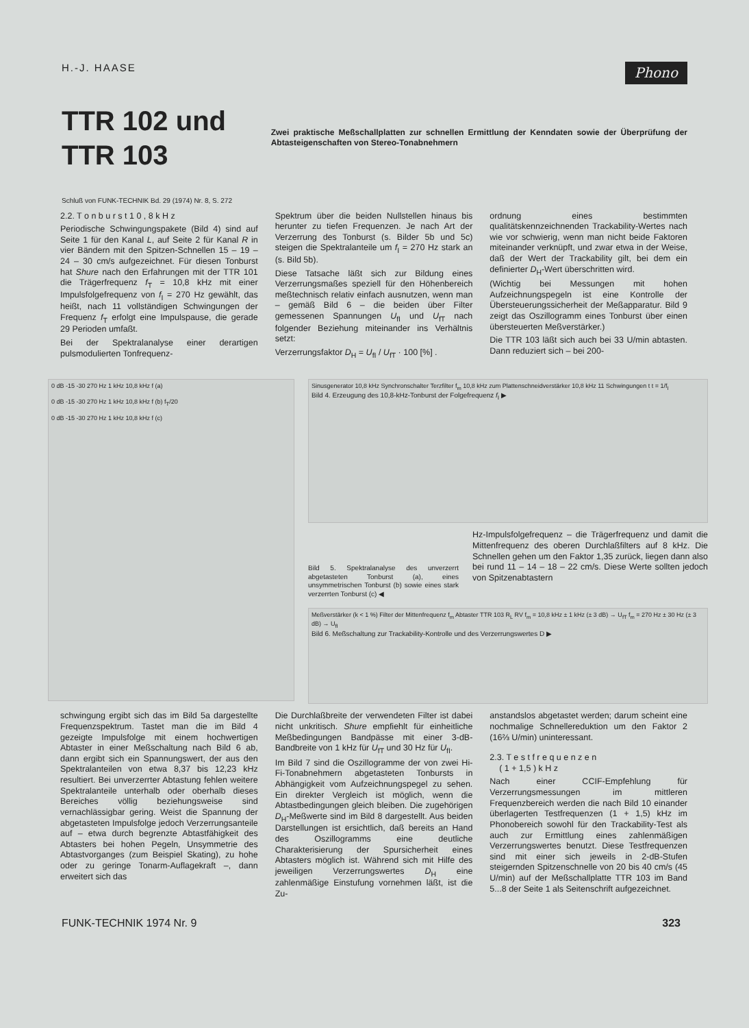H.-J. HAASE Phono
TTR 102 und TTR 103
Zwei praktische Meßschallplatten zur schnellen Ermittlung der Kenndaten sowie der Überprüfung der Abtasteigenschaften von Stereo-Tonabnehmern
Schluß von FUNK-TECHNIK Bd. 29 (1974) Nr. 8, S. 272
2.2. T o n b u r s t 1 0 , 8 k H z
Periodische Schwingungspakete (Bild 4) sind auf Seite 1 für den Kanal L, auf Seite 2 für Kanal R in vier Bändern mit den Spitzen-Schnellen 15 – 19 – 24 – 30 cm/s aufgezeichnet. Für diesen Tonburst hat Shure nach den Erfahrungen mit der TTR 101 die Trägerfrequenz f<sub>T</sub> = 10,8 kHz mit einer Impulsfolgefrequenz von f<sub>I</sub> = 270 Hz gewählt, das heißt, nach 11 vollständigen Schwingungen der Frequenz f<sub>T</sub> erfolgt eine Impulspause, die gerade 29 Perioden umfaßt.
Bei der Spektralanalyse einer derartigen pulsmodulierten Tonfrequenz-
Spektrum über die beiden Nullstellen hinaus bis herunter zu tiefen Frequenzen. Je nach Art der Verzerrung des Tonburst (s. Bilder 5b und 5c) steigen die Spektralanteile um f<sub>I</sub> = 270 Hz stark an (s. Bild 5b).
Diese Tatsache läßt sich zur Bildung eines Verzerrungsmaßes speziell für den Höhenbereich meßtechnisch relativ einfach ausnutzen, wenn man – gemäß Bild 6 – die beiden über Filter gemessenen Spannungen U<sub>fI</sub> und U<sub>fT</sub> nach folgender Beziehung miteinander ins Verhältnis setzt:
Verzerrungsfaktor D<sub>H</sub> = U<sub>fI</sub> / U<sub>fT</sub> · 100 [%] .
ordnung eines bestimmten qualitätskennzeichnenden Trackability-Wertes nach wie vor schwierig, wenn man nicht beide Faktoren miteinander verknüpft, und zwar etwa in der Weise, daß der Wert der Trackability gilt, bei dem ein definierter D<sub>H</sub>-Wert überschritten wird.
(Wichtig bei Messungen mit hohen Aufzeichnungspegeln ist eine Kontrolle der Übersteuerungssicherheit der Meßapparatur. Bild 9 zeigt das Oszillogramm eines Tonburst über einen übersteuerten Meßverstärker.)
Die TTR 103 läßt sich auch bei 33 U/min abtasten. Dann reduziert sich – bei 200-
0 dB -15 -30 270 Hz 1 kHz 10,8 kHz f (a)
0 dB -15 -30 270 Hz 1 kHz 10,8 kHz f (b) f<sub>T</sub>/20
0 dB -15 -30 270 Hz 1 kHz 10,8 kHz f (c)
Sinusgenerator 10,8 kHz Synchronschalter Terzfilter f<sub>m</sub> 10,8 kHz zum Plattenschneidverstärker 10,8 kHz 11 Schwingungen t t = 1/f<sub>I</sub>
Bild 4. Erzeugung des 10,8-kHz-Tonburst der Folgefrequenz f<sub>I</sub> ▶
Bild 5. Spektralanalyse des unverzerrt abgetasteten Tonburst (a), eines unsymmetrischen Tonburst (b) sowie eines stark verzerrten Tonburst (c) ◀
Hz-Impulsfolgefrequenz – die Trägerfrequenz und damit die Mittenfrequenz des oberen Durchlaßfilters auf 8 kHz. Die Schnellen gehen um den Faktor 1,35 zurück, liegen dann also bei rund 11 – 14 – 18 – 22 cm/s. Diese Werte sollten jedoch von Spitzenabtastern
Meßverstärker (k < 1 %) Filter der Mittenfrequenz f<sub>m</sub> Abtaster TTR 103 R<sub>L</sub> RV f<sub>m</sub> = 10,8 kHz ± 1 kHz (± 3 dB) → U<sub>fT</sub> f<sub>m</sub> = 270 Hz ± 30 Hz (± 3 dB) → U<sub>fI</sub>
Bild 6. Meßschaltung zur Trackability-Kontrolle und des Verzerrungswertes D ▶
schwingung ergibt sich das im Bild 5a dargestellte Frequenzspektrum. Tastet man die im Bild 4 gezeigte Impulsfolge mit einem hochwertigen Abtaster in einer Meßschaltung nach Bild 6 ab, dann ergibt sich ein Spannungswert, der aus den Spektralanteilen von etwa 8,37 bis 12,23 kHz resultiert. Bei unverzerrter Abtastung fehlen weitere Spektralanteile unterhalb oder oberhalb dieses Bereiches völlig beziehungsweise sind vernachlässigbar gering. Weist die Spannung der abgetasteten Impulsfolge jedoch Verzerrungsanteile auf – etwa durch begrenzte Abtastfähigkeit des Abtasters bei hohen Pegeln, Unsymmetrie des Abtastvorganges (zum Beispiel Skating), zu hohe oder zu geringe Tonarm-Auflagekraft –, dann erweitert sich das
Die Durchlaßbreite der verwendeten Filter ist dabei nicht unkritisch. Shure empfiehlt für einheitliche Meßbedingungen Bandpässe mit einer 3-dB-Bandbreite von 1 kHz für U<sub>fT</sub> und 30 Hz für U<sub>fI</sub>.
Im Bild 7 sind die Oszillogramme der von zwei Hi-Fi-Tonabnehmern abgetasteten Tonbursts in Abhängigkeit vom Aufzeichnungspegel zu sehen. Ein direkter Vergleich ist möglich, wenn die Abtastbedingungen gleich bleiben. Die zugehörigen D<sub>H</sub>-Meßwerte sind im Bild 8 dargestellt. Aus beiden Darstellungen ist ersichtlich, daß bereits an Hand des Oszillogramms eine deutliche Charakterisierung der Spursicherheit eines Abtasters möglich ist. Während sich mit Hilfe des jeweiligen Verzerrungswertes D<sub>H</sub> eine zahlenmäßige Einstufung vornehmen läßt, ist die Zu-
anstandslos abgetastet werden; darum scheint eine nochmalige Schnellereduktion um den Faktor 2 (16⅔ U/min) uninteressant.
2.3. T e s t f r e q u e n z e n
( 1 + 1,5 ) k H z
Nach einer CCIF-Empfehlung für Verzerrungsmessungen im mittleren Frequenzbereich werden die nach Bild 10 einander überlagerten Testfrequenzen (1 + 1,5) kHz im Phonobereich sowohl für den Trackability-Test als auch zur Ermittlung eines zahlenmäßigen Verzerrungswertes benutzt. Diese Testfrequenzen sind mit einer sich jeweils in 2-dB-Stufen steigernden Spitzenschnelle von 20 bis 40 cm/s (45 U/min) auf der Meßschallplatte TTR 103 im Band 5...8 der Seite 1 als Seitenschrift aufgezeichnet.
FUNK-TECHNIK 1974 Nr. 9 323